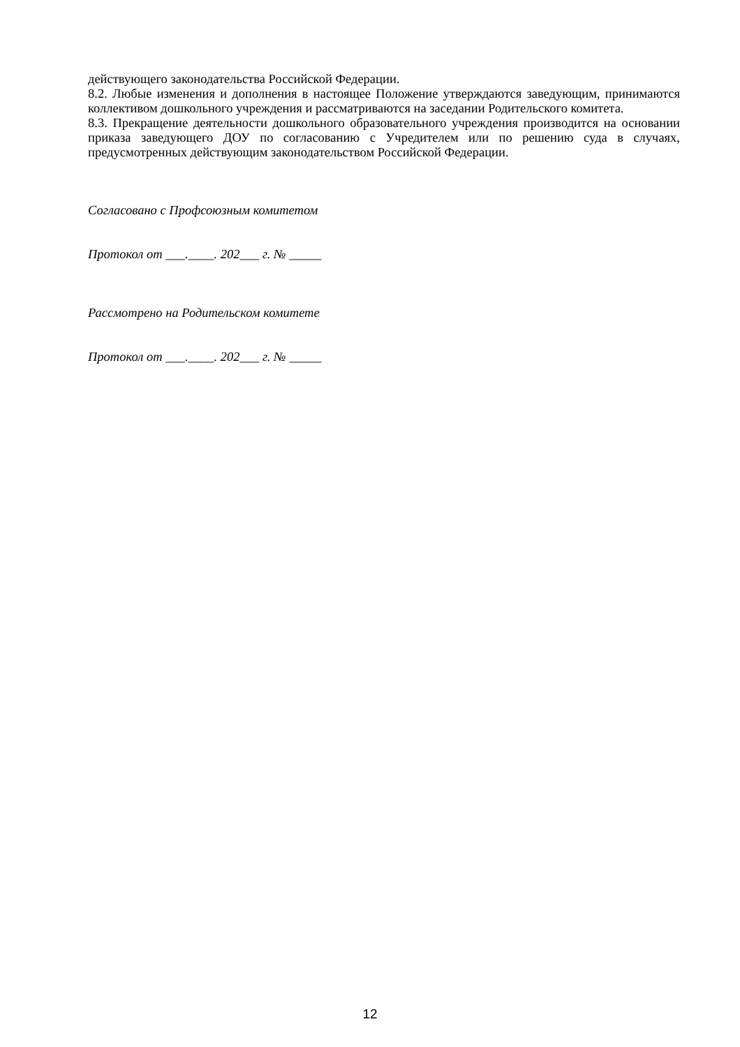действующего законодательства Российской Федерации.
8.2. Любые изменения и дополнения в настоящее Положение утверждаются заведующим, принимаются коллективом дошкольного учреждения и рассматриваются на заседании Родительского комитета.
8.3. Прекращение деятельности дошкольного образовательного учреждения производится на основании приказа заведующего ДОУ по согласованию с Учредителем или по решению суда в случаях, предусмотренных действующим законодательством Российской Федерации.
Согласовано с Профсоюзным комитетом
Протокол от ___.____. 202___ г. № _____
Рассмотрено на Родительском комитете
Протокол от ___.____. 202___ г. № _____
12